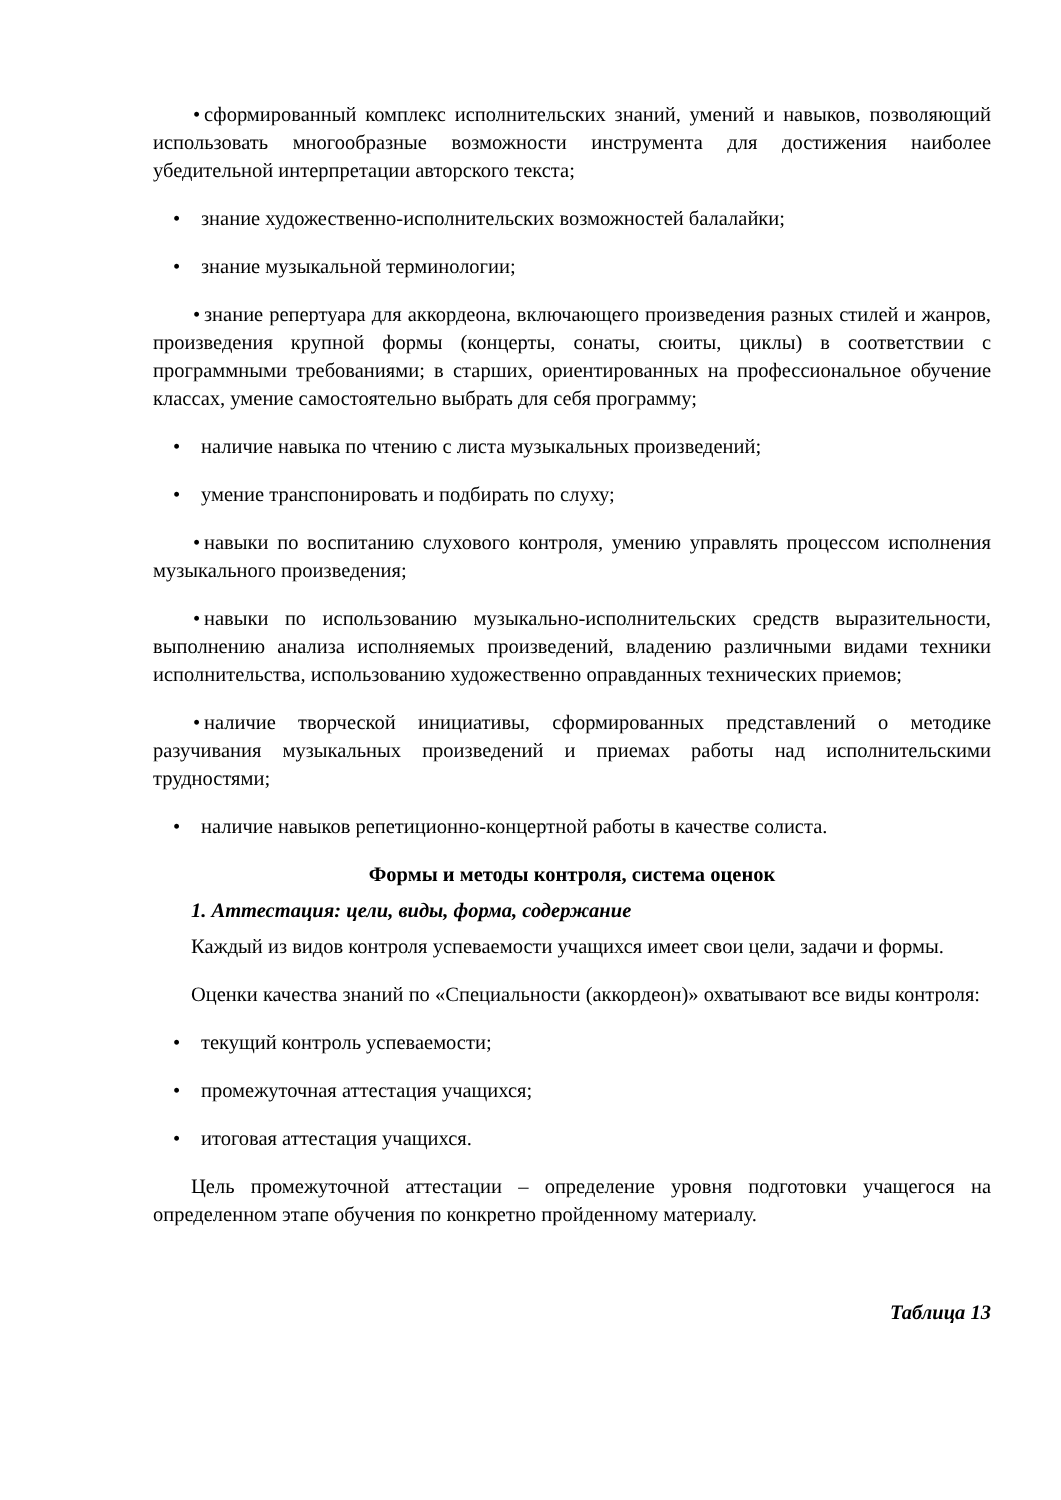• сформированный комплекс исполнительских знаний, умений и навыков, позволяющий использовать многообразные возможности инструмента для достижения наиболее убедительной интерпретации авторского текста;
• знание художественно-исполнительских возможностей балалайки;
• знание музыкальной терминологии;
• знание репертуара для аккордеона, включающего произведения разных стилей и жанров, произведения крупной формы (концерты, сонаты, сюиты, циклы) в соответствии с программными требованиями; в старших, ориентированных на профессиональное обучение классах, умение самостоятельно выбрать для себя программу;
• наличие навыка по чтению с листа музыкальных произведений;
• умение транспонировать и подбирать по слуху;
• навыки по воспитанию слухового контроля, умению управлять процессом исполнения музыкального произведения;
• навыки по использованию музыкально-исполнительских средств выразительности, выполнению анализа исполняемых произведений, владению различными видами техники исполнительства, использованию художественно оправданных технических приемов;
• наличие творческой инициативы, сформированных представлений о методике разучивания музыкальных произведений и приемах работы над исполнительскими трудностями;
• наличие навыков репетиционно-концертной работы в качестве солиста.
Формы и методы контроля, система оценок
1. Аттестация: цели, виды, форма, содержание
Каждый из видов контроля успеваемости учащихся имеет свои цели, задачи и формы.
Оценки качества знаний по «Специальности (аккордеон)» охватывают все виды контроля:
• текущий контроль успеваемости;
• промежуточная аттестация учащихся;
• итоговая аттестация учащихся.
Цель промежуточной аттестации – определение уровня подготовки учащегося на определенном этапе обучения по конкретно пройденному материалу.
Таблица 13